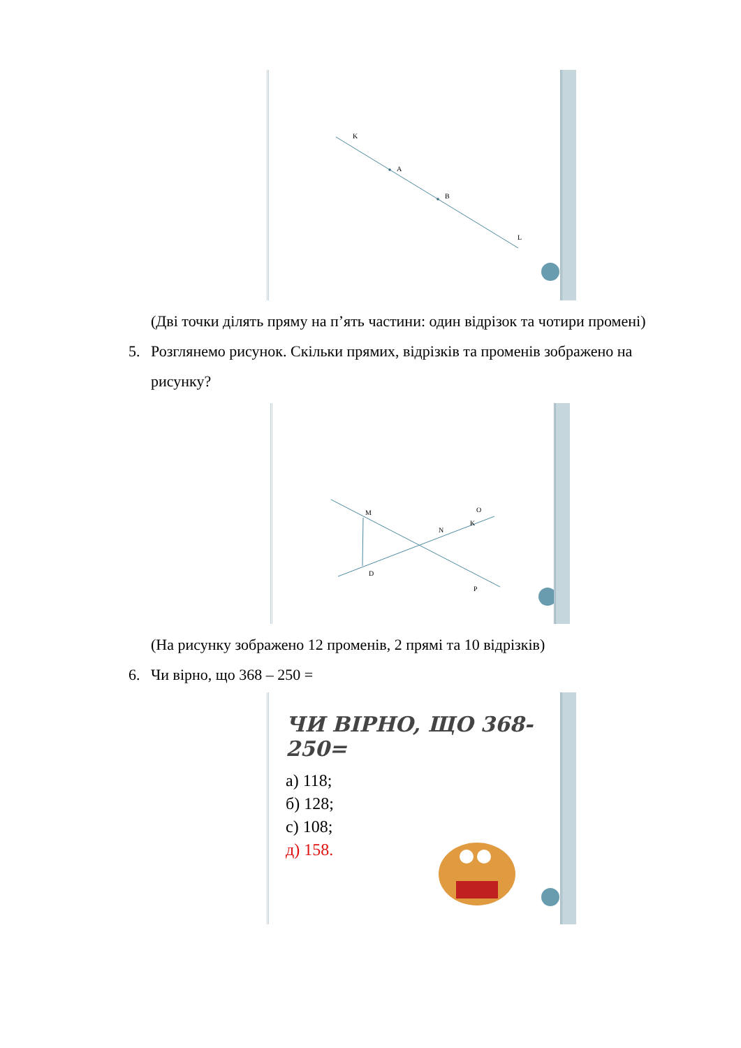K
A
B
L
(Дві точки ділять пряму на п’ять частини: один відрізок та чотири промені)
5. Розглянемо рисунок. Скільки прямих, відрізків та променів зображено на рисунку?
M
N
K
O
D
P
(На рисунку зображено 12 променів, 2 прямі та 10 відрізків)
6. Чи вірно, що 368 – 250 =
ЧИ ВІРНО, ЩО 368-250=
а) 118;
б) 128;
с) 108;
д) 158.